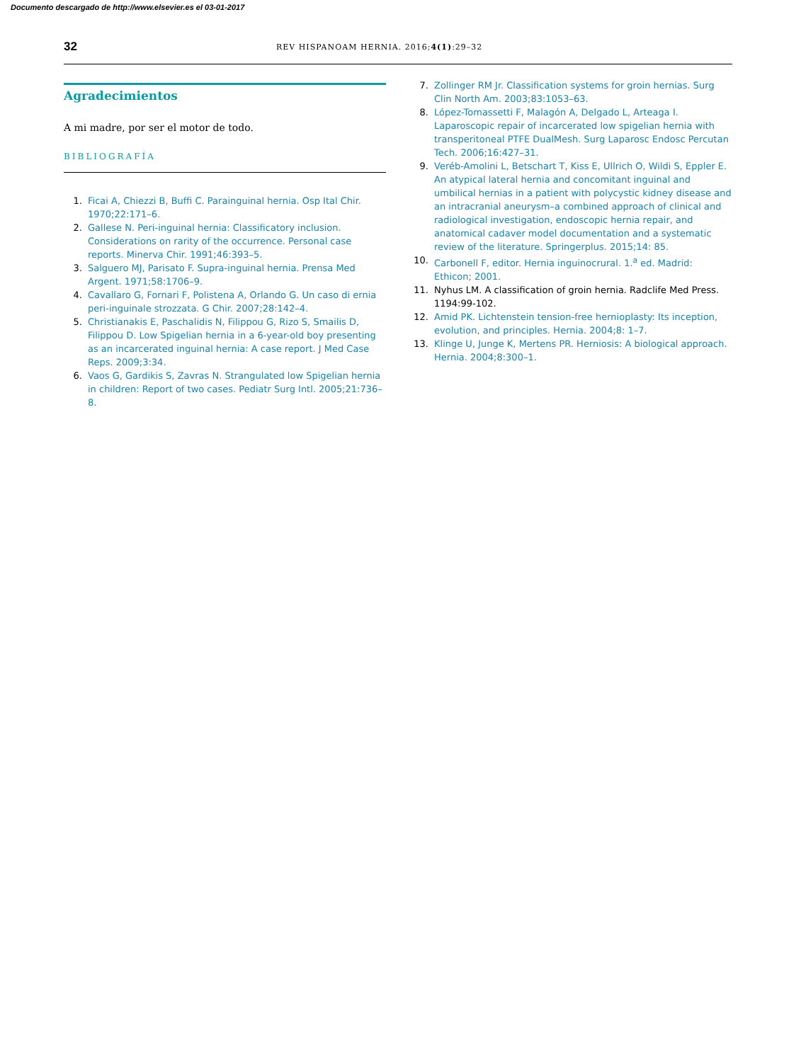Documento descargado de http://www.elsevier.es el 03-01-2017
32 REV HISPANOAM HERNIA. 2016;4(1):29–32
Agradecimientos
A mi madre, por ser el motor de todo.
BIBLIOGRAFÍA
1. Ficai A, Chiezzi B, Buffi C. Parainguinal hernia. Osp Ital Chir. 1970;22:171–6.
2. Gallese N. Peri-inguinal hernia: Classificatory inclusion. Considerations on rarity of the occurrence. Personal case reports. Minerva Chir. 1991;46:393–5.
3. Salguero MJ, Parisato F. Supra-inguinal hernia. Prensa Med Argent. 1971;58:1706–9.
4. Cavallaro G, Fornari F, Polistena A, Orlando G. Un caso di ernia peri-inguinale strozzata. G Chir. 2007;28:142–4.
5. Christianakis E, Paschalidis N, Filippou G, Rizo S, Smailis D, Filippou D. Low Spigelian hernia in a 6-year-old boy presenting as an incarcerated inguinal hernia: A case report. J Med Case Reps. 2009;3:34.
6. Vaos G, Gardikis S, Zavras N. Strangulated low Spigelian hernia in children: Report of two cases. Pediatr Surg Intl. 2005;21:736–8.
7. Zollinger RM Jr. Classification systems for groin hernias. Surg Clin North Am. 2003;83:1053–63.
8. López-Tomassetti F, Malagón A, Delgado L, Arteaga I. Laparoscopic repair of incarcerated low spigelian hernia with transperitoneal PTFE DualMesh. Surg Laparosc Endosc Percutan Tech. 2006;16:427–31.
9. Veréb-Amolini L, Betschart T, Kiss E, Ullrich O, Wildi S, Eppler E. An atypical lateral hernia and concomitant inguinal and umbilical hernias in a patient with polycystic kidney disease and an intracranial aneurysm–a combined approach of clinical and radiological investigation, endoscopic hernia repair, and anatomical cadaver model documentation and a systematic review of the literature. Springerplus. 2015;14: 85.
10. Carbonell F, editor. Hernia inguinocrural. 1.<sup>a</sup> ed. Madrid: Ethicon; 2001.
11. Nyhus LM. A classification of groin hernia. Radclife Med Press. 1194:99-102.
12. Amid PK. Lichtenstein tension-free hernioplasty: Its inception, evolution, and principles. Hernia. 2004;8: 1–7.
13. Klinge U, Junge K, Mertens PR. Herniosis: A biological approach. Hernia. 2004;8:300–1.